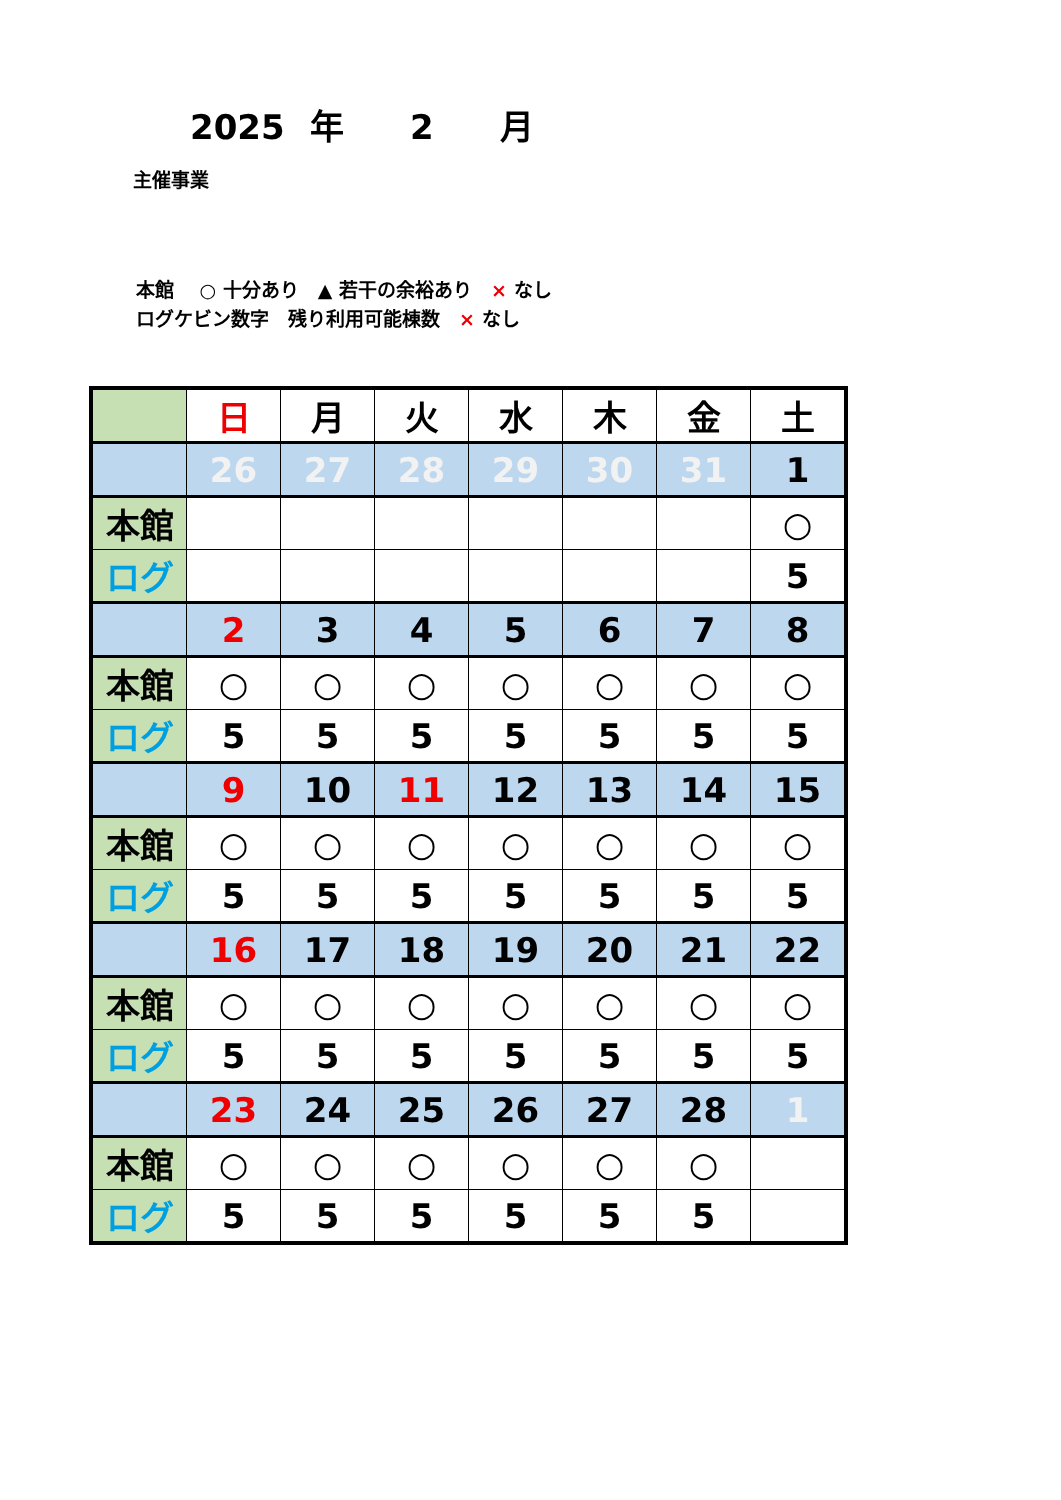2025 年 2 月
主催事業
本館　 ○ 十分あり　▲ 若干の余裕あり　× なし
ログケビン数字　残り利用可能棟数　× なし
| | 日 | 月 | 火 | 水 | 木 | 金 | 土 |
| | 26 | 27 | 28 | 29 | 30 | 31 | 1 |
| 本館 | | | | | | | ○ |
| ログ | | | | | | | 5 |
| | 2 | 3 | 4 | 5 | 6 | 7 | 8 |
| 本館 | ○ | ○ | ○ | ○ | ○ | ○ | ○ |
| ログ | 5 | 5 | 5 | 5 | 5 | 5 | 5 |
| | 9 | 10 | 11 | 12 | 13 | 14 | 15 |
| 本館 | ○ | ○ | ○ | ○ | ○ | ○ | ○ |
| ログ | 5 | 5 | 5 | 5 | 5 | 5 | 5 |
| | 16 | 17 | 18 | 19 | 20 | 21 | 22 |
| 本館 | ○ | ○ | ○ | ○ | ○ | ○ | ○ |
| ログ | 5 | 5 | 5 | 5 | 5 | 5 | 5 |
| | 23 | 24 | 25 | 26 | 27 | 28 | 1 |
| 本館 | ○ | ○ | ○ | ○ | ○ | ○ | |
| ログ | 5 | 5 | 5 | 5 | 5 | 5 | |